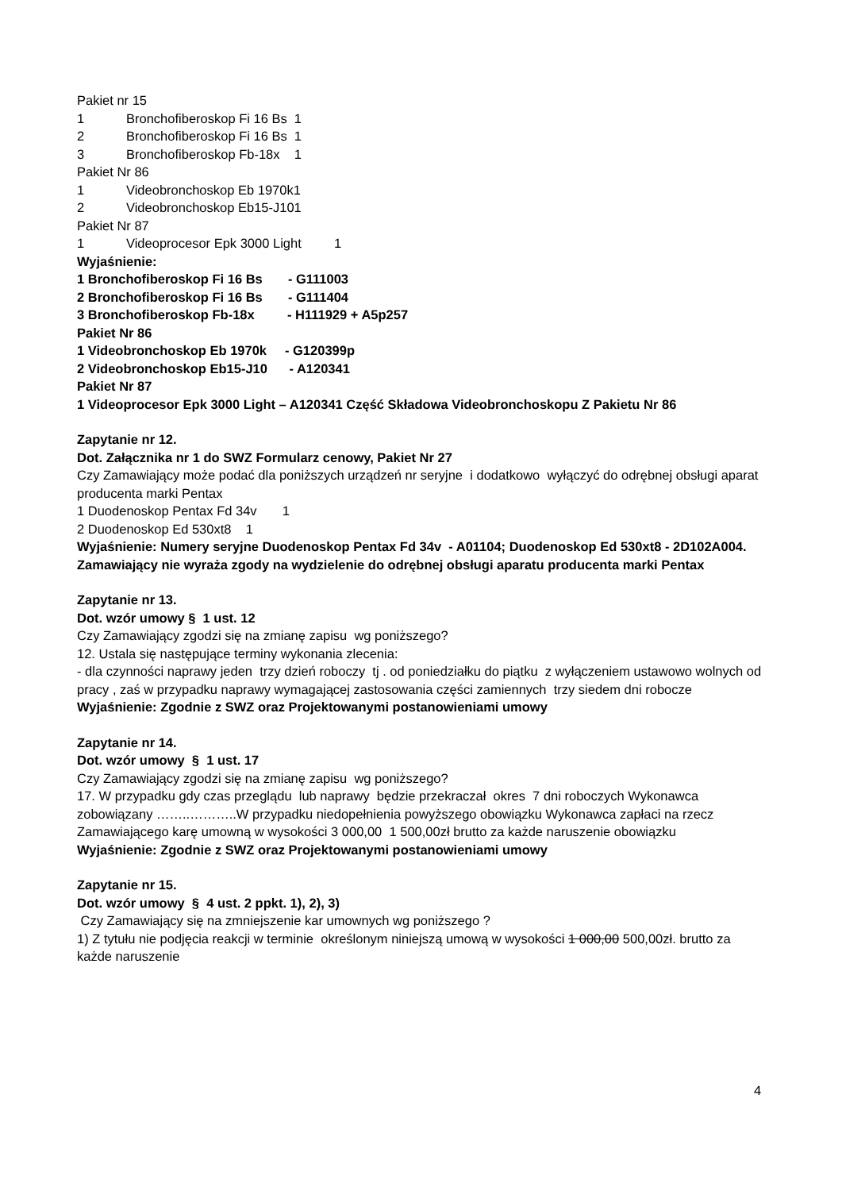Pakiet nr 15
1 Bronchofiberoskop Fi 16 Bs 1
2 Bronchofiberoskop Fi 16 Bs 1
3 Bronchofiberoskop Fb-18x 1
Pakiet Nr 86
1 Videobronchoskop Eb 1970k1
2 Videobronchoskop Eb15-J101
Pakiet Nr 87
1 Videoprocesor Epk 3000 Light 1
Wyjaśnienie:
1 Bronchofiberoskop Fi 16 Bs - G111003
2 Bronchofiberoskop Fi 16 Bs - G111404
3 Bronchofiberoskop Fb-18x - H111929 + A5p257
Pakiet Nr 86
1 Videobronchoskop Eb 1970k - G120399p
2 Videobronchoskop Eb15-J10 - A120341
Pakiet Nr 87
1 Videoprocesor Epk 3000 Light – A120341 Część Składowa Videobronchoskopu Z Pakietu Nr 86
Zapytanie nr 12.
Dot. Załącznika nr 1 do SWZ Formularz cenowy, Pakiet Nr 27
Czy Zamawiający może podać dla poniższych urządzeń nr seryjne i dodatkowo wyłączyć do odrębnej obsługi aparat producenta marki Pentax
1 Duodenoskop Pentax Fd 34v 1
2 Duodenoskop Ed 530xt8 1
Wyjaśnienie: Numery seryjne Duodenoskop Pentax Fd 34v - A01104; Duodenoskop Ed 530xt8 - 2D102A004. Zamawiający nie wyraża zgody na wydzielenie do odrębnej obsługi aparatu producenta marki Pentax
Zapytanie nr 13.
Dot. wzór umowy § 1 ust. 12
Czy Zamawiający zgodzi się na zmianę zapisu wg poniższego?
12. Ustala się następujące terminy wykonania zlecenia:
- dla czynności naprawy jeden trzy dzień roboczy tj . od poniedziałku do piątku z wyłączeniem ustawowo wolnych od pracy , zaś w przypadku naprawy wymagającej zastosowania części zamiennych trzy siedem dni robocze
Wyjaśnienie: Zgodnie z SWZ oraz Projektowanymi postanowieniami umowy
Zapytanie nr 14.
Dot. wzór umowy § 1 ust. 17
Czy Zamawiający zgodzi się na zmianę zapisu wg poniższego?
17. W przypadku gdy czas przeglądu lub naprawy będzie przekraczał okres 7 dni roboczych Wykonawca zobowiązany ……..………..W przypadku niedopełnienia powyższego obowiązku Wykonawca zapłaci na rzecz Zamawiającego karę umowną w wysokości 3 000,00 1 500,00zł brutto za każde naruszenie obowiązku
Wyjaśnienie: Zgodnie z SWZ oraz Projektowanymi postanowieniami umowy
Zapytanie nr 15.
Dot. wzór umowy § 4 ust. 2 ppkt. 1), 2), 3)
Czy Zamawiający się na zmniejszenie kar umownych wg poniższego ?
1) Z tytułu nie podjęcia reakcji w terminie określonym niniejszą umową w wysokości 1 000,00 500,00zł. brutto za każde naruszenie
4